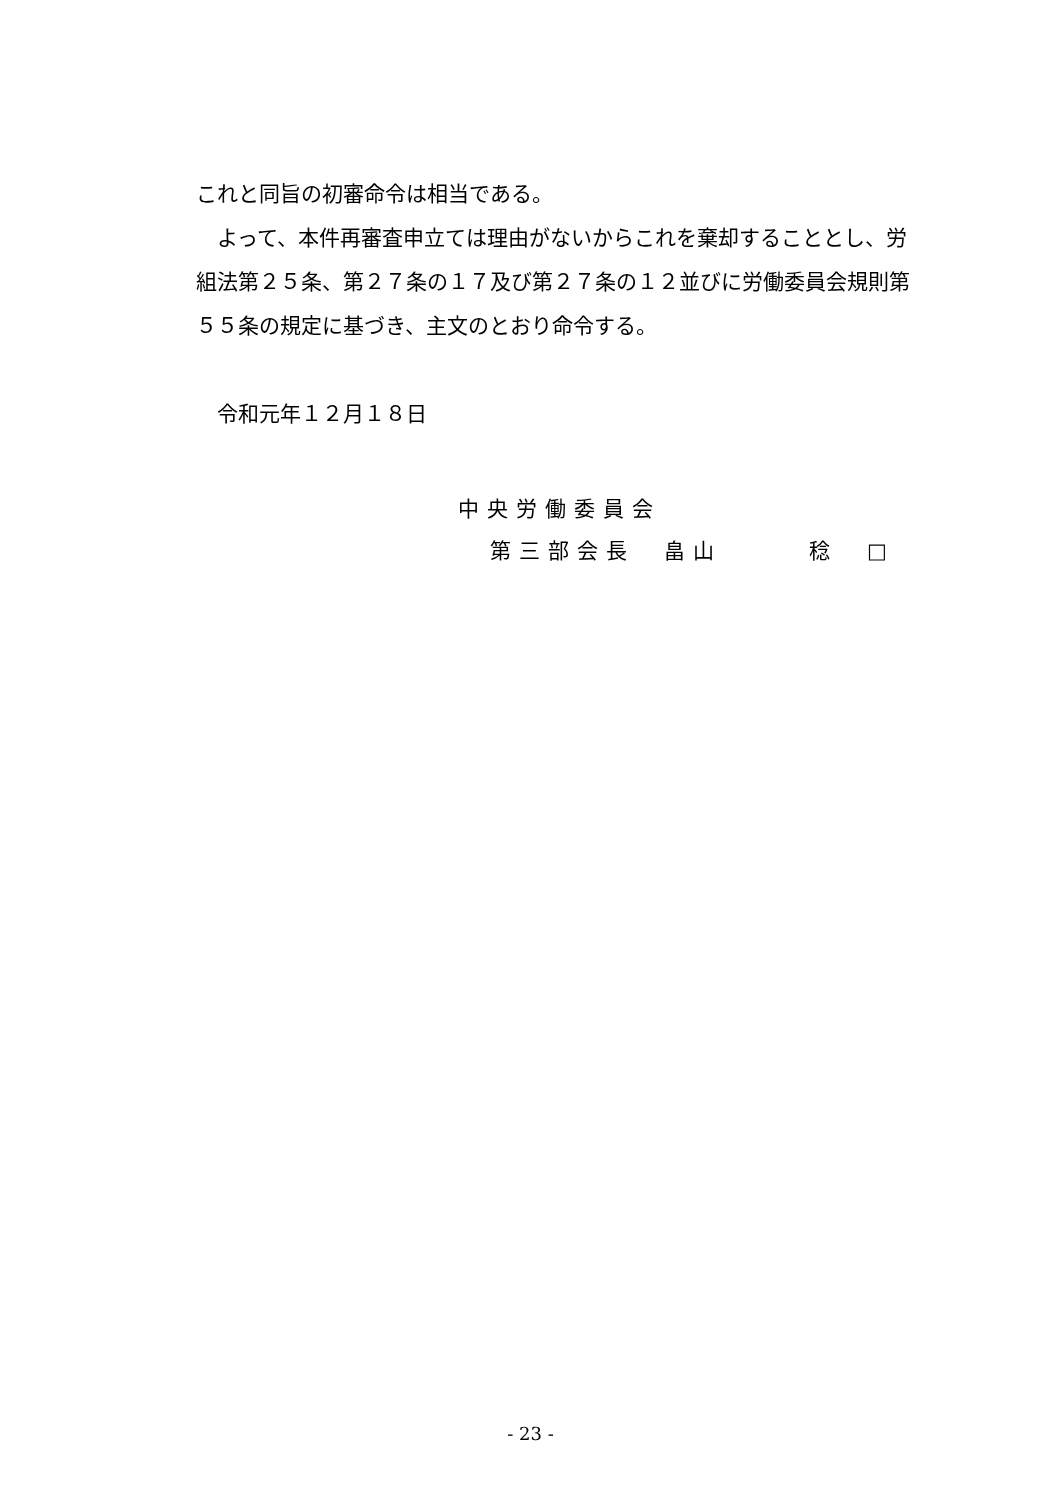これと同旨の初審命令は相当である。
　よって、本件再審査申立ては理由がないからこれを棄却することとし、労組法第２５条、第２７条の１７及び第２７条の１２並びに労働委員会規則第５５条の規定に基づき、主文のとおり命令する。
　令和元年１２月１８日
中央労働委員会
第三部会長　畠山　　　稔　□
- 23 -